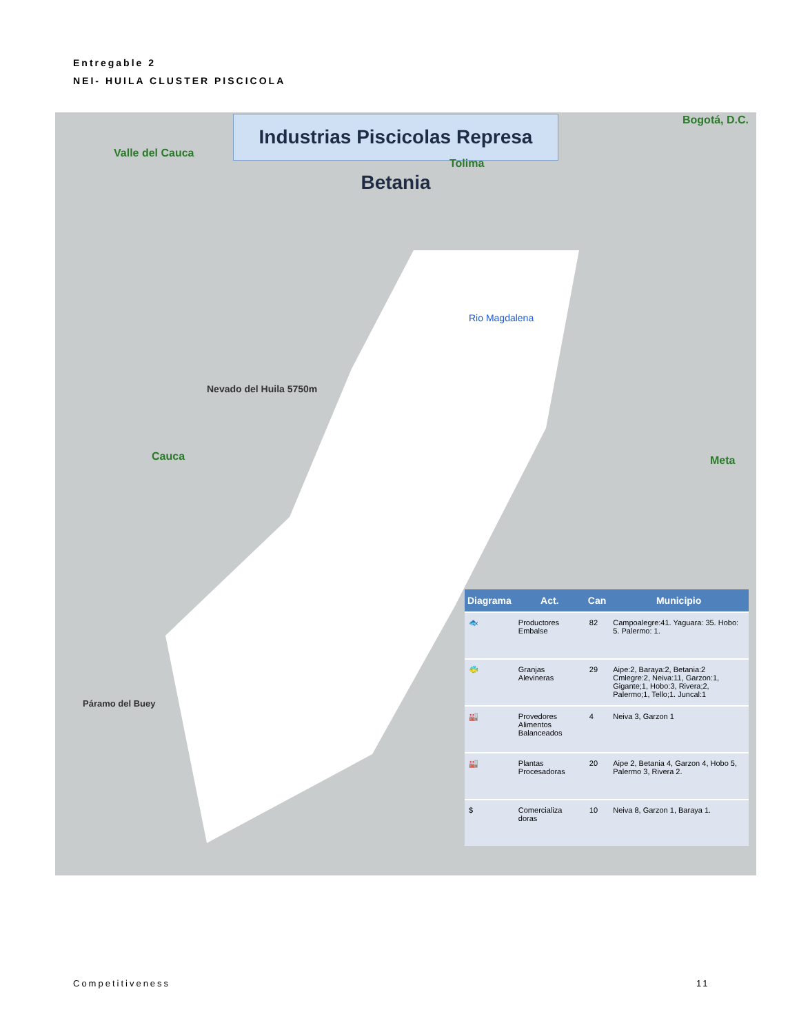Entregable 2
NEI- HUILA CLUSTER PISCICOLA
Industrias Piscicolas Represa Betania
Valle del Cauca
Tolima
Bogotá, D.C.
Nevado del Huila 5750m
Cauca Meta
Rio Magdalena
Páramo del Buey
| Diagrama | Act. | Can | Municipio |
| --- | --- | --- | --- |
| 🐟 | Productores Embalse | 82 | Campoalegre:41. Yaguara: 35. Hobo: 5. Palermo: 1. |
| 🐠 | Granjas Alevineras | 29 | Aipe:2, Baraya:2, Betania:2 Cmlegre:2, Neiva:11, Garzon:1, Gigante;1, Hobo:3, Rivera;2, Palermo;1, Tello;1. Juncal:1 |
| 🏭 | Provedores Alimentos Balanceados | 4 | Neiva 3, Garzon 1 |
| 🏭 | Plantas Procesadoras | 20 | Aipe 2, Betania 4, Garzon 4, Hobo 5, Palermo 3, Rivera 2. |
| $ | Comercializa doras | 10 | Neiva 8, Garzon 1, Baraya 1. |
Competitiveness 11